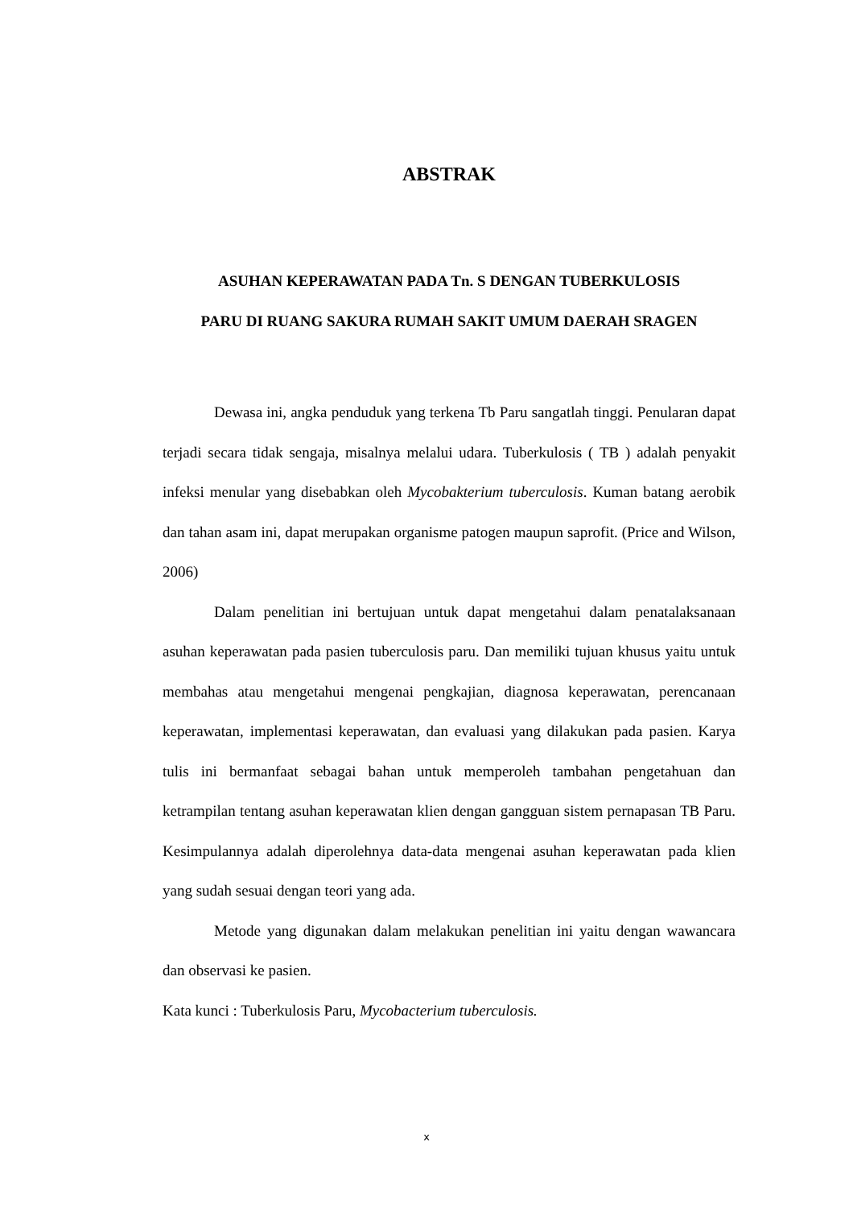ABSTRAK
ASUHAN KEPERAWATAN PADA Tn. S DENGAN TUBERKULOSIS
PARU DI RUANG SAKURA RUMAH SAKIT UMUM DAERAH SRAGEN
Dewasa ini, angka penduduk yang terkena Tb Paru sangatlah tinggi. Penularan dapat terjadi secara tidak sengaja, misalnya melalui udara. Tuberkulosis ( TB ) adalah penyakit infeksi menular yang disebabkan oleh Mycobakterium tuberculosis. Kuman batang aerobik dan tahan asam ini, dapat merupakan organisme patogen maupun saprofit. (Price and Wilson, 2006)
Dalam penelitian ini bertujuan untuk dapat mengetahui dalam penatalaksanaan asuhan keperawatan pada pasien tuberculosis paru. Dan memiliki tujuan khusus yaitu untuk membahas atau mengetahui mengenai pengkajian, diagnosa keperawatan, perencanaan keperawatan, implementasi keperawatan, dan evaluasi yang dilakukan pada pasien. Karya tulis ini bermanfaat sebagai bahan untuk memperoleh tambahan pengetahuan dan ketrampilan tentang asuhan keperawatan klien dengan gangguan sistem pernapasan TB Paru. Kesimpulannya adalah diperolehnya data-data mengenai asuhan keperawatan pada klien yang sudah sesuai dengan teori yang ada.
Metode yang digunakan dalam melakukan penelitian ini yaitu dengan wawancara dan observasi ke pasien.
Kata kunci : Tuberkulosis Paru, Mycobacterium tuberculosis.
x